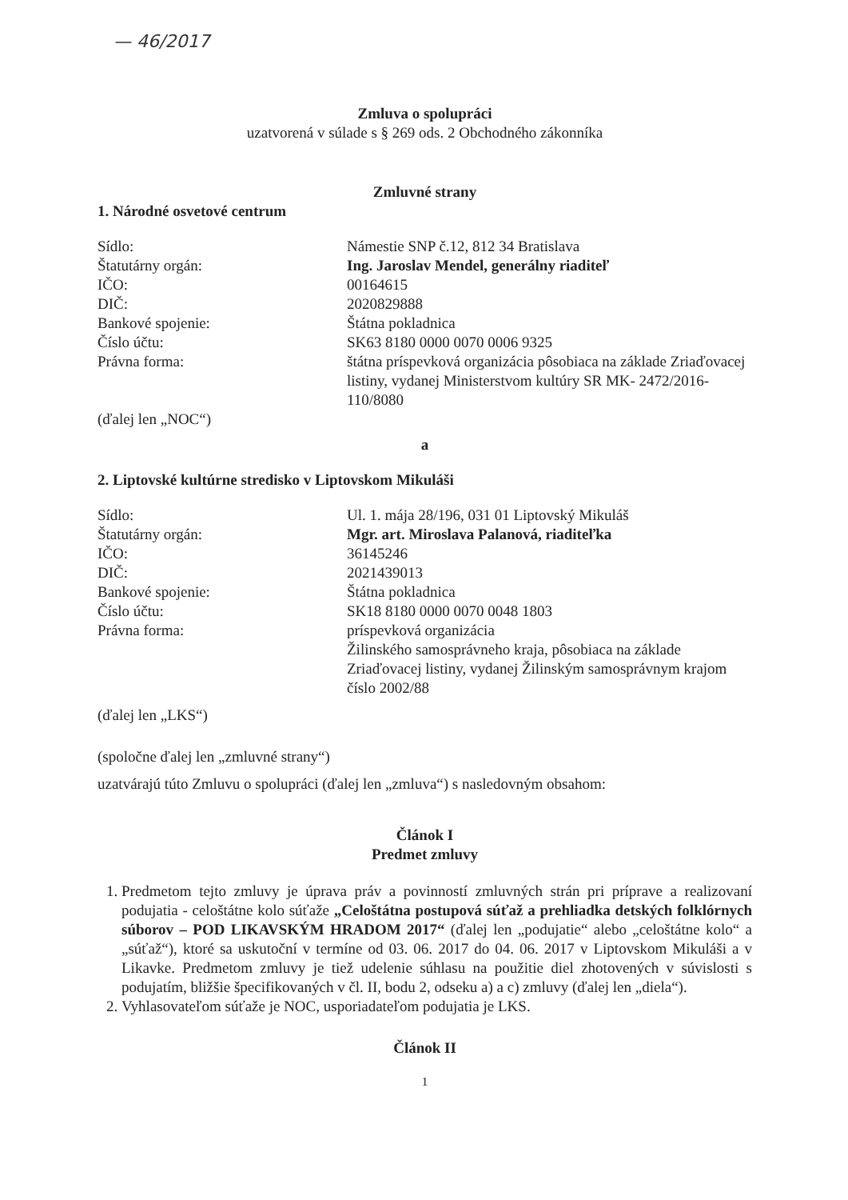— 46/2017
Zmluva o spolupráci
uzatvorená v súlade s § 269 ods. 2 Obchodného zákonníka
Zmluvné strany
1. Národné osvetové centrum
Sídlo: Námestie SNP č.12, 812 34 Bratislava
Štatutárny orgán: Ing. Jaroslav Mendel, generálny riaditeľ
IČO: 00164615
DIČ: 2020829888
Bankové spojenie: Štátna pokladnica
Číslo účtu: SK63 8180 0000 0070 0006 9325
Právna forma: štátna príspevková organizácia pôsobiaca na základe Zriaďovacej listiny, vydanej Ministerstvom kultúry SR MK- 2472/2016-110/8080
(ďalej len „NOC“)
a
2. Liptovské kultúrne stredisko v Liptovskom Mikuláši
Sídlo: Ul. 1. mája 28/196, 031 01 Liptovský Mikuláš
Štatutárny orgán: Mgr. art. Miroslava Palanová, riaditeľka
IČO: 36145246
DIČ: 2021439013
Bankové spojenie: Štátna pokladnica
Číslo účtu: SK18 8180 0000 0070 0048 1803
Právna forma: príspevková organizácia
Žilinského samosprávneho kraja, pôsobiaca na základe Zriaďovacej listiny, vydanej Žilinským samosprávnym krajom číslo 2002/88
(ďalej len „LKS“)
(spoločne ďalej len „zmluvné strany“)
uzatvárajú túto Zmluvu o spolupráci (ďalej len „zmluva“) s nasledovným obsahom:
Článok I
Predmet zmluvy
1. Predmetom tejto zmluvy je úprava práv a povinností zmluvných strán pri príprave a realizovaní podujatia - celoštátne kolo súťaže „Celoštátna postupová súťaž a prehliadka detských folklórnych súborov – POD LIKAVSKÝM HRADOM 2017“ (ďalej len „podujatie“ alebo „celoštátne kolo“ a „súťaž“), ktoré sa uskutoční v termíne od 03. 06. 2017 do 04. 06. 2017 v Liptovskom Mikuláši a v Likavke. Predmetom zmluvy je tiež udelenie súhlasu na použitie diel zhotovených v súvislosti s podujatím, bližšie špecifikovaných v čl. II, bodu 2, odseku a) a c) zmluvy (ďalej len „diela“).
2. Vyhlasovateľom súťaže je NOC, usporiadateľom podujatia je LKS.
Článok II
1